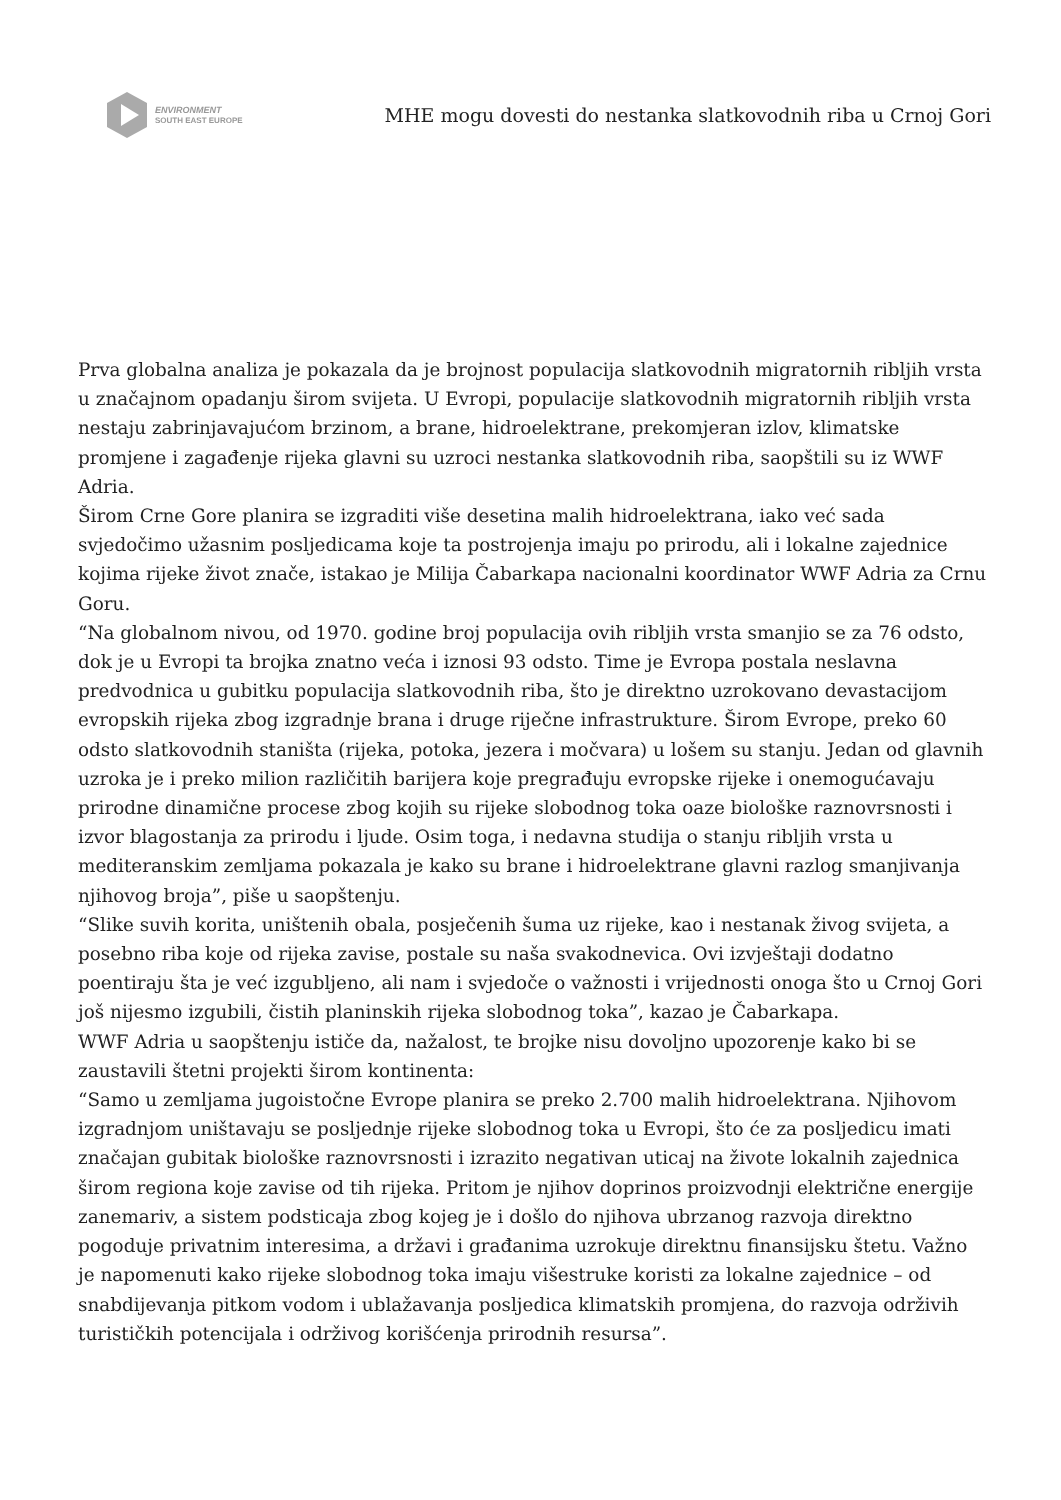ENVIRONMENT
SOUTH EAST EUROPE
MHE mogu dovesti do nestanka slatkovodnih riba u Crnoj Gori
Prva globalna analiza je pokazala da je brojnost populacija slatkovodnih migratornih ribljih vrsta u značajnom opadanju širom svijeta. U Evropi, populacije slatkovodnih migratornih ribljih vrsta nestaju zabrinjavajućom brzinom, a brane, hidroelektrane, prekomjeran izlov, klimatske promjene i zagađenje rijeka glavni su uzroci nestanka slatkovodnih riba, saopštili su iz WWF Adria.
Širom Crne Gore planira se izgraditi više desetina malih hidroelektrana, iako već sada svjedočimo užasnim posljedicama koje ta postrojenja imaju po prirodu, ali i lokalne zajednice kojima rijeke život znače, istakao je Milija Čabarkapa nacionalni koordinator WWF Adria za Crnu Goru.
“Na globalnom nivou, od 1970. godine broj populacija ovih ribljih vrsta smanjio se za 76 odsto, dok je u Evropi ta brojka znatno veća i iznosi 93 odsto. Time je Evropa postala neslavna predvodnica u gubitku populacija slatkovodnih riba, što je direktno uzrokovano devastacijom evropskih rijeka zbog izgradnje brana i druge riječne infrastrukture. Širom Evrope, preko 60 odsto slatkovodnih staništa (rijeka, potoka, jezera i močvara) u lošem su stanju. Jedan od glavnih uzroka je i preko milion različitih barijera koje pregrađuju evropske rijeke i onemogućavaju prirodne dinamične procese zbog kojih su rijeke slobodnog toka oaze biološke raznovrsnosti i izvor blagostanja za prirodu i ljude. Osim toga, i nedavna studija o stanju ribljih vrsta u mediteranskim zemljama pokazala je kako su brane i hidroelektrane glavni razlog smanjivanja njihovog broja”, piše u saopštenju.
“Slike suvih korita, uništenih obala, posječenih šuma uz rijeke, kao i nestanak živog svijeta, a posebno riba koje od rijeka zavise, postale su naša svakodnevica. Ovi izvještaji dodatno poentiraju šta je već izgubljeno, ali nam i svjedoče o važnosti i vrijednosti onoga što u Crnoj Gori još nijesmo izgubili, čistih planinskih rijeka slobodnog toka”, kazao je Čabarkapa.
WWF Adria u saopštenju ističe da, nažalost, te brojke nisu dovoljno upozorenje kako bi se zaustavili štetni projekti širom kontinenta:
“Samo u zemljama jugoistočne Evrope planira se preko 2.700 malih hidroelektrana. Njihovom izgradnjom uništavaju se posljednje rijeke slobodnog toka u Evropi, što će za posljedicu imati značajan gubitak biološke raznovrsnosti i izrazito negativan uticaj na živote lokalnih zajednica širom regiona koje zavise od tih rijeka. Pritom je njihov doprinos proizvodnji električne energije zanemariv, a sistem podsticaja zbog kojeg je i došlo do njihova ubrzanog razvoja direktno pogoduje privatnim interesima, a državi i građanima uzrokuje direktnu finansijsku štetu. Važno je napomenuti kako rijeke slobodnog toka imaju višestruke koristi za lokalne zajednice – od snabdijevanja pitkom vodom i ublažavanja posljedica klimatskih promjena, do razvoja održivih turističkih potencijala i održivog korišćenja prirodnih resursa”.